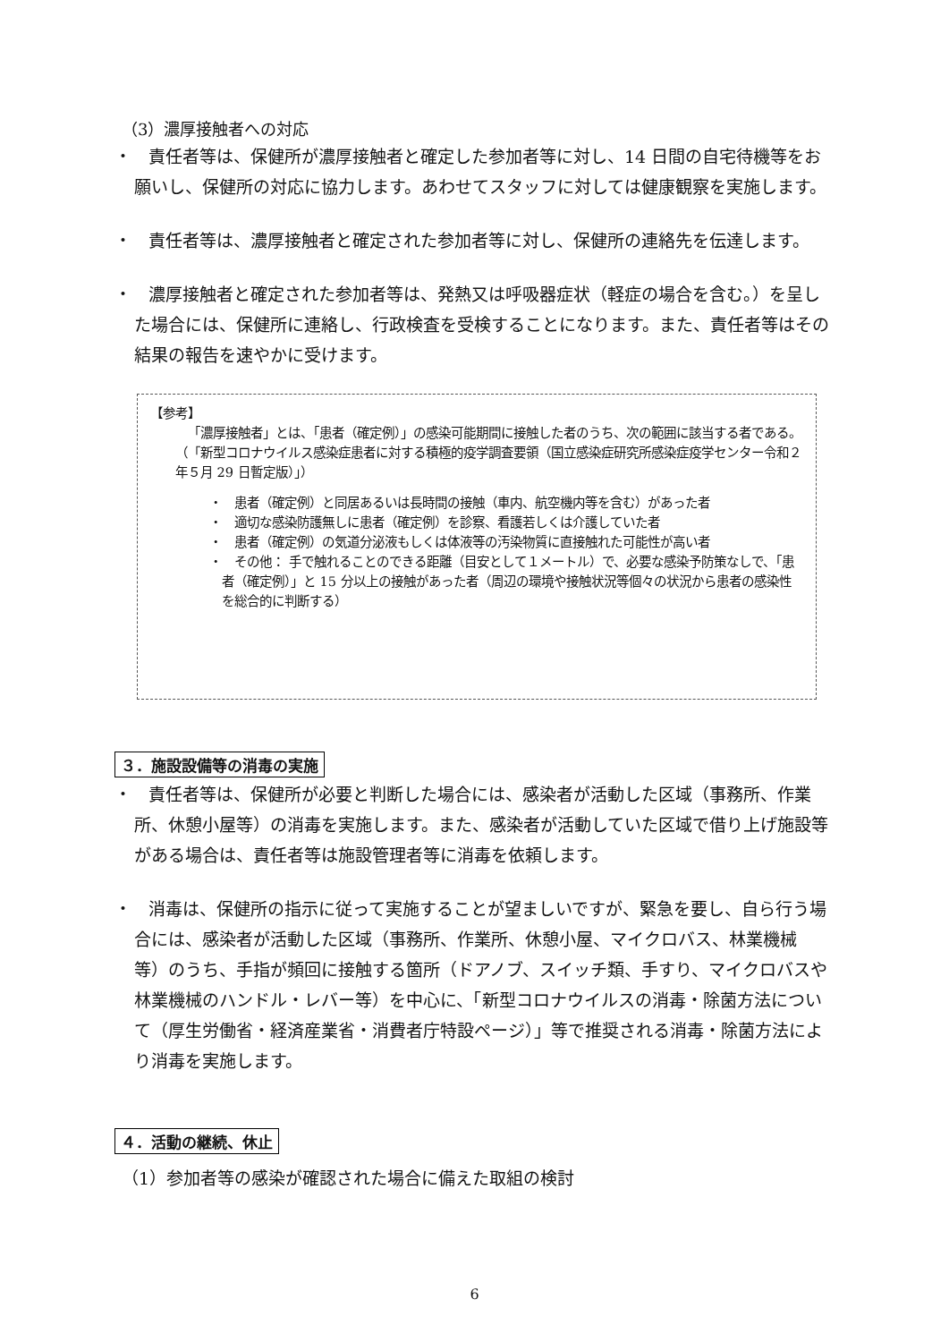（3）濃厚接触者への対応
・　責任者等は、保健所が濃厚接触者と確定した参加者等に対し、14 日間の自宅待機等をお願いし、保健所の対応に協力します。あわせてスタッフに対しては健康観察を実施します。
・　責任者等は、濃厚接触者と確定された参加者等に対し、保健所の連絡先を伝達します。
・　濃厚接触者と確定された参加者等は、発熱又は呼吸器症状（軽症の場合を含む。）を呈した場合には、保健所に連絡し、行政検査を受検することになります。また、責任者等はその結果の報告を速やかに受けます。
【参考】
「濃厚接触者」とは、「患者（確定例）」の感染可能期間に接触した者のうち、次の範囲に該当する者である。（「新型コロナウイルス感染症患者に対する積極的疫学調査要領（国立感染症研究所感染症疫学センター令和２年５月 29 日暫定版）」）
・　患者（確定例）と同居あるいは長時間の接触（車内、航空機内等を含む）があった者
・　適切な感染防護無しに患者（確定例）を診察、看護若しくは介護していた者
・　患者（確定例）の気道分泌液もしくは体液等の汚染物質に直接触れた可能性が高い者
・　その他： 手で触れることのできる距離（目安として１メートル）で、必要な感染予防策なしで、「患者（確定例）」と 15 分以上の接触があった者（周辺の環境や接触状況等個々の状況から患者の感染性を総合的に判断する）
３．施設設備等の消毒の実施
・　責任者等は、保健所が必要と判断した場合には、感染者が活動した区域（事務所、作業所、休憩小屋等）の消毒を実施します。また、感染者が活動していた区域で借り上げ施設等がある場合は、責任者等は施設管理者等に消毒を依頼します。
・　消毒は、保健所の指示に従って実施することが望ましいですが、緊急を要し、自ら行う場合には、感染者が活動した区域（事務所、作業所、休憩小屋、マイクロバス、林業機械等）のうち、手指が頻回に接触する箇所（ドアノブ、スイッチ類、手すり、マイクロバスや林業機械のハンドル・レバー等）を中心に、「新型コロナウイルスの消毒・除菌方法について（厚生労働省・経済産業省・消費者庁特設ページ）」等で推奨される消毒・除菌方法により消毒を実施します。
４．活動の継続、休止
（1）参加者等の感染が確認された場合に備えた取組の検討
6